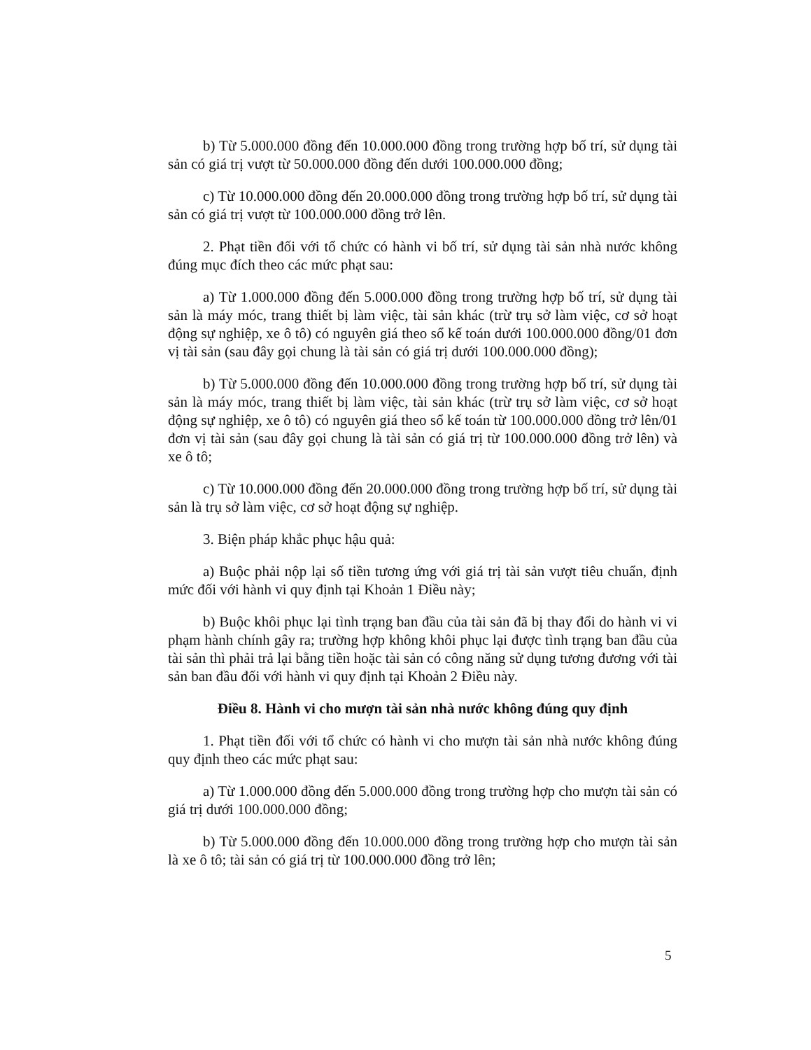b) Từ 5.000.000 đồng đến 10.000.000 đồng trong trường hợp bố trí, sử dụng tài sản có giá trị vượt từ 50.000.000 đồng đến dưới 100.000.000 đồng;
c) Từ 10.000.000 đồng đến 20.000.000 đồng trong trường hợp bố trí, sử dụng tài sản có giá trị vượt từ 100.000.000 đồng trở lên.
2. Phạt tiền đối với tổ chức có hành vi bố trí, sử dụng tài sản nhà nước không đúng mục đích theo các mức phạt sau:
a) Từ 1.000.000 đồng đến 5.000.000 đồng trong trường hợp bố trí, sử dụng tài sản là máy móc, trang thiết bị làm việc, tài sản khác (trừ trụ sở làm việc, cơ sở hoạt động sự nghiệp, xe ô tô) có nguyên giá theo sổ kế toán dưới 100.000.000 đồng/01 đơn vị tài sản (sau đây gọi chung là tài sản có giá trị dưới 100.000.000 đồng);
b) Từ 5.000.000 đồng đến 10.000.000 đồng trong trường hợp bố trí, sử dụng tài sản là máy móc, trang thiết bị làm việc, tài sản khác (trừ trụ sở làm việc, cơ sở hoạt động sự nghiệp, xe ô tô) có nguyên giá theo sổ kế toán từ 100.000.000 đồng trở lên/01 đơn vị tài sản (sau đây gọi chung là tài sản có giá trị từ 100.000.000 đồng trở lên) và xe ô tô;
c) Từ 10.000.000 đồng đến 20.000.000 đồng trong trường hợp bố trí, sử dụng tài sản là trụ sở làm việc, cơ sở hoạt động sự nghiệp.
3. Biện pháp khắc phục hậu quả:
a) Buộc phải nộp lại số tiền tương ứng với giá trị tài sản vượt tiêu chuẩn, định mức đối với hành vi quy định tại Khoản 1 Điều này;
b) Buộc khôi phục lại tình trạng ban đầu của tài sản đã bị thay đổi do hành vi vi phạm hành chính gây ra; trường hợp không khôi phục lại được tình trạng ban đầu của tài sản thì phải trả lại bằng tiền hoặc tài sản có công năng sử dụng tương đương với tài sản ban đầu đối với hành vi quy định tại Khoản 2 Điều này.
Điều 8. Hành vi cho mượn tài sản nhà nước không đúng quy định
1. Phạt tiền đối với tổ chức có hành vi cho mượn tài sản nhà nước không đúng quy định theo các mức phạt sau:
a) Từ 1.000.000 đồng đến 5.000.000 đồng trong trường hợp cho mượn tài sản có giá trị dưới 100.000.000 đồng;
b) Từ 5.000.000 đồng đến 10.000.000 đồng trong trường hợp cho mượn tài sản là xe ô tô; tài sản có giá trị từ 100.000.000 đồng trở lên;
5